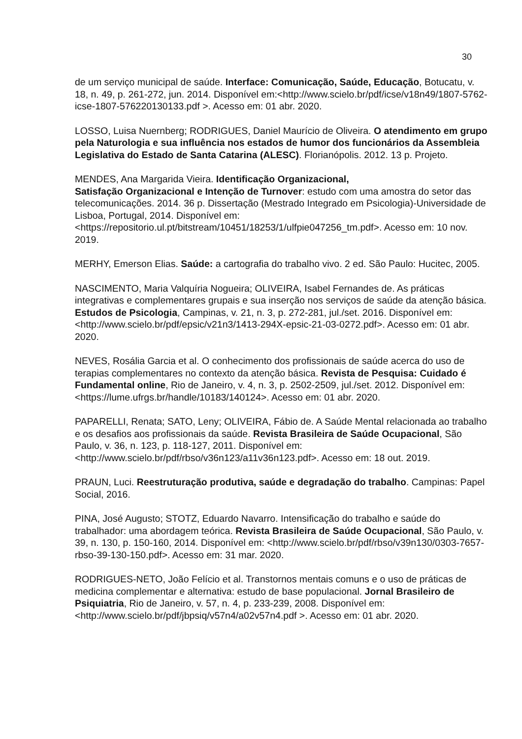30
de um serviço municipal de saúde. Interface: Comunicação, Saúde, Educação, Botucatu, v. 18, n. 49, p. 261-272, jun. 2014. Disponível em:<http://www.scielo.br/pdf/icse/v18n49/1807-5762-icse-1807-576220130133.pdf >. Acesso em: 01 abr. 2020.
LOSSO, Luisa Nuernberg; RODRIGUES, Daniel Maurício de Oliveira. O atendimento em grupo pela Naturologia e sua influência nos estados de humor dos funcionários da Assembleia Legislativa do Estado de Santa Catarina (ALESC). Florianópolis. 2012. 13 p. Projeto.
MENDES, Ana Margarida Vieira. Identificação Organizacional,
Satisfação Organizacional e Intenção de Turnover: estudo com uma amostra do setor das telecomunicações. 2014. 36 p. Dissertação (Mestrado Integrado em Psicologia)-Universidade de Lisboa, Portugal, 2014. Disponível em: <https://repositorio.ul.pt/bitstream/10451/18253/1/ulfpie047256_tm.pdf>. Acesso em: 10 nov. 2019.
MERHY, Emerson Elias. Saúde: a cartografia do trabalho vivo. 2 ed. São Paulo: Hucitec, 2005.
NASCIMENTO, Maria Valquíria Nogueira; OLIVEIRA, Isabel Fernandes de. As práticas integrativas e complementares grupais e sua inserção nos serviços de saúde da atenção básica. Estudos de Psicologia, Campinas, v. 21, n. 3, p. 272-281, jul./set. 2016. Disponível em: <http://www.scielo.br/pdf/epsic/v21n3/1413-294X-epsic-21-03-0272.pdf>. Acesso em: 01 abr. 2020.
NEVES, Rosália Garcia et al. O conhecimento dos profissionais de saúde acerca do uso de terapias complementares no contexto da atenção básica. Revista de Pesquisa: Cuidado é Fundamental online, Rio de Janeiro, v. 4, n. 3, p. 2502-2509, jul./set. 2012. Disponível em: <https://lume.ufrgs.br/handle/10183/140124>. Acesso em: 01 abr. 2020.
PAPARELLI, Renata; SATO, Leny; OLIVEIRA, Fábio de. A Saúde Mental relacionada ao trabalho e os desafios aos profissionais da saúde. Revista Brasileira de Saúde Ocupacional, São Paulo, v. 36, n. 123, p. 118-127, 2011. Disponível em: <http://www.scielo.br/pdf/rbso/v36n123/a11v36n123.pdf>. Acesso em: 18 out. 2019.
PRAUN, Luci. Reestruturação produtiva, saúde e degradação do trabalho. Campinas: Papel Social, 2016.
PINA, José Augusto; STOTZ, Eduardo Navarro. Intensificação do trabalho e saúde do trabalhador: uma abordagem teórica. Revista Brasileira de Saúde Ocupacional, São Paulo, v. 39, n. 130, p. 150-160, 2014. Disponível em: <http://www.scielo.br/pdf/rbso/v39n130/0303-7657-rbso-39-130-150.pdf>. Acesso em: 31 mar. 2020.
RODRIGUES-NETO, João Felício et al. Transtornos mentais comuns e o uso de práticas de medicina complementar e alternativa: estudo de base populacional. Jornal Brasileiro de Psiquiatria, Rio de Janeiro, v. 57, n. 4, p. 233-239, 2008. Disponível em: <http://www.scielo.br/pdf/jbpsiq/v57n4/a02v57n4.pdf >. Acesso em: 01 abr. 2020.